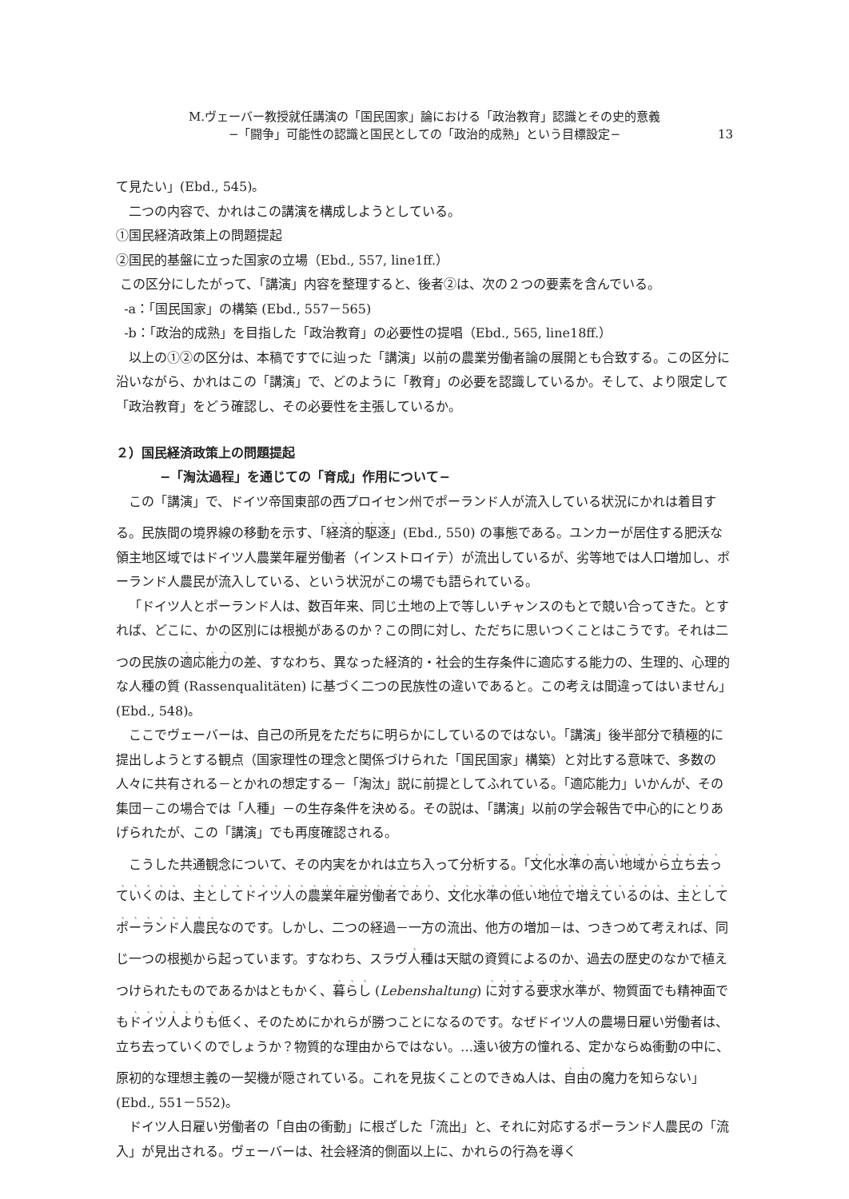M.ヴェーバー教授就任講演の「国民国家」論における「政治教育」認識とその史的意義
−「闘争」可能性の認識と国民としての「政治的成熟」という目標設定−
13
て見たい」(Ebd., 545)。
二つの内容で、かれはこの講演を構成しようとしている。
①国民経済政策上の問題提起
②国民的基盤に立った国家の立場（Ebd., 557, line1ff.）
この区分にしたがって、「講演」内容を整理すると、後者②は、次の２つの要素を含んでいる。
-a：「国民国家」の構築 (Ebd., 557－565)
-b：「政治的成熟」を目指した「政治教育」の必要性の提唱（Ebd., 565, line18ff.）
以上の①②の区分は、本稿ですでに辿った「講演」以前の農業労働者論の展開とも合致する。この区分に沿いながら、かれはこの「講演」で、どのように「教育」の必要を認識しているか。そして、より限定して「政治教育」をどう確認し、その必要性を主張しているか。
２）国民経済政策上の問題提起
−「淘汰過程」を通じての「育成」作用について−
この「講演」で、ドイツ帝国東部の西プロイセン州でポーランド人が流入している状況にかれは着目する。民族間の境界線の移動を示す、「経済的駆逐」(Ebd., 550) の事態である。ユンカーが居住する肥沃な領主地区域ではドイツ人農業年雇労働者（インストロイテ）が流出しているが、劣等地では人口増加し、ポーランド人農民が流入している、という状況がこの場でも語られている。
「ドイツ人とポーランド人は、数百年来、同じ土地の上で等しいチャンスのもとで競い合ってきた。とすれば、どこに、かの区別には根拠があるのか？この問に対し、ただちに思いつくことはこうです。それは二つの民族の適応能力の差、すなわち、異なった経済的・社会的生存条件に適応する能力の、生理的、心理的な人種の質 (Rassenqualitäten) に基づく二つの民族性の違いであると。この考えは間違ってはいません」(Ebd., 548)。
ここでヴェーバーは、自己の所見をただちに明らかにしているのではない。「講演」後半部分で積極的に提出しようとする観点（国家理性の理念と関係づけられた「国民国家」構築）と対比する意味で、多数の人々に共有される－とかれの想定する－「淘汰」説に前提としてふれている。「適応能力」いかんが、その集団－この場合では「人種」－の生存条件を決める。その説は、「講演」以前の学会報告で中心的にとりあげられたが、この「講演」でも再度確認される。
こうした共通観念について、その内実をかれは立ち入って分析する。「文化水準の高い地域から立ち去っていくのは、主としてドイツ人の農業年雇労働者であり、文化水準の低い地位で増えているのは、主としてポーランド人農民なのです。しかし、二つの経過－一方の流出、他方の増加－は、つきつめて考えれば、同じ一つの根拠から起っています。すなわち、スラヴ人種は天賦の資質によるのか、過去の歴史のなかで植えつけられたものであるかはともかく、暮らし (Lebenshaltung) に対する要求水準が、物質面でも精神面でもドイツ人よりも低く、そのためにかれらが勝つことになるのです。なぜドイツ人の農場日雇い労働者は、立ち去っていくのでしょうか？物質的な理由からではない。…遠い彼方の憧れる、定かならぬ衝動の中に、原初的な理想主義の一契機が隠されている。これを見抜くことのできぬ人は、自由の魔力を知らない」(Ebd., 551－552)。
ドイツ人日雇い労働者の「自由の衝動」に根ざした「流出」と、それに対応するポーランド人農民の「流入」が見出される。ヴェーバーは、社会経済的側面以上に、かれらの行為を導く